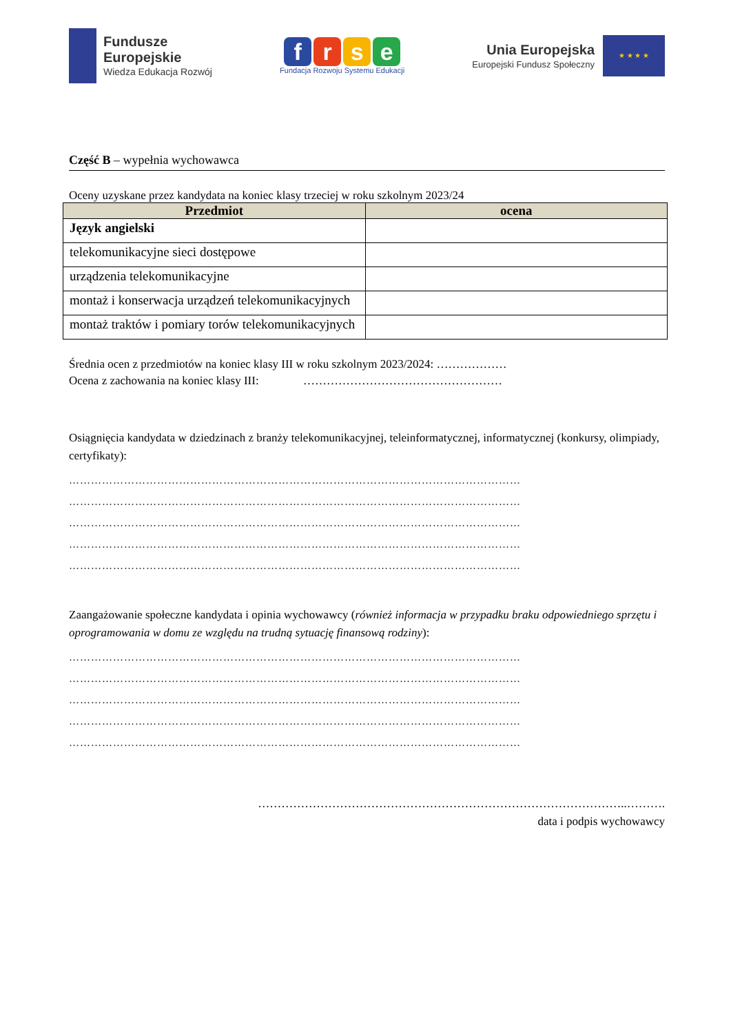Fundusze
Europejskie
Wiedza Edukacja Rozwój
frse
Fundacja Rozwoju Systemu Edukacji
Unia Europejska
Europejski Fundusz Społeczny
★ ★ ★ ★
Część B – wypełnia wychowawca
Oceny uzyskane przez kandydata na koniec klasy trzeciej w roku szkolnym 2023/24
| Przedmiot | ocena |
| --- | --- |
| Język angielski | |
| telekomunikacyjne sieci dostępowe | |
| urządzenia telekomunikacyjne | |
| montaż i konserwacja urządzeń telekomunikacyjnych | |
| montaż traktów i pomiary torów telekomunikacyjnych | |
Średnia ocen z przedmiotów na koniec klasy III w roku szkolnym 2023/2024: ………………
Ocena z zachowania na koniec klasy III: ……………………………………………
Osiągnięcia kandydata w dziedzinach z branży telekomunikacyjnej, teleinformatycznej, informatycznej (konkursy, olimpiady, certyfikaty):
……………………………………………………………………………………………………………
……………………………………………………………………………………………………………
……………………………………………………………………………………………………………
……………………………………………………………………………………………………………
……………………………………………………………………………………………………………
Zaangażowanie społeczne kandydata i opinia wychowawcy (również informacja w przypadku braku odpowiedniego sprzętu i oprogramowania w domu ze względu na trudną sytuację finansową rodziny):
……………………………………………………………………………………………………………
……………………………………………………………………………………………………………
……………………………………………………………………………………………………………
……………………………………………………………………………………………………………
……………………………………………………………………………………………………………
…………………………………………………………………………………..……….
data i podpis wychowawcy